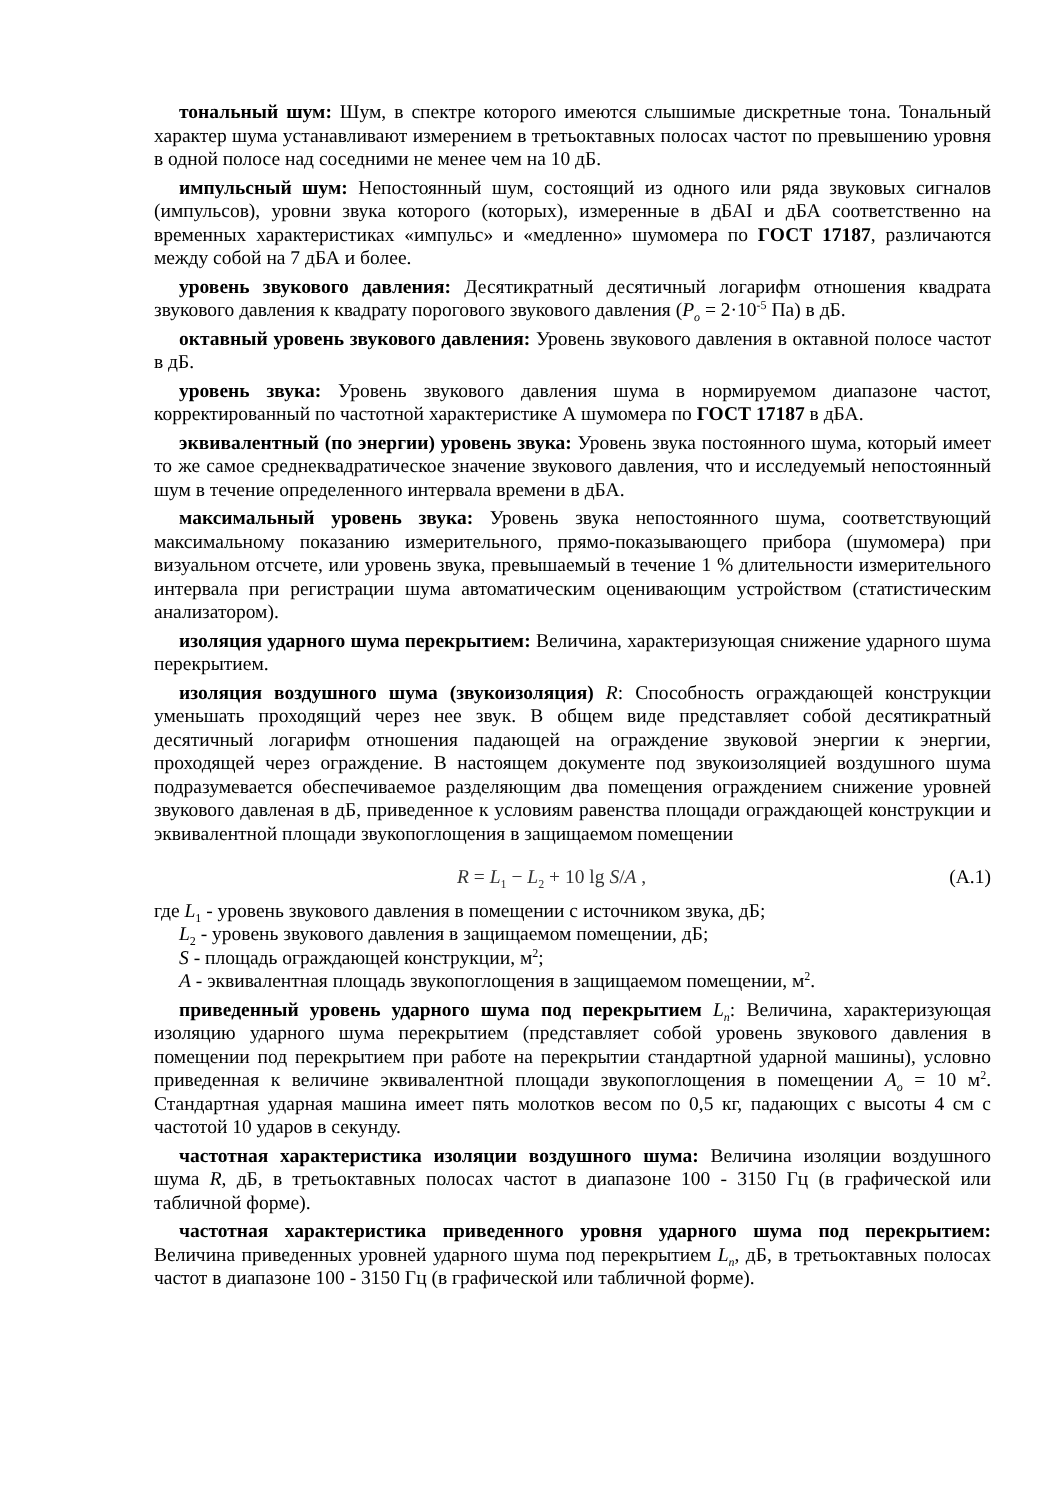тональный шум: Шум, в спектре которого имеются слышимые дискретные тона. Тональный характер шума устанавливают измерением в третьоктавных полосах частот по превышению уровня в одной полосе над соседними не менее чем на 10 дБ.
импульсный шум: Непостоянный шум, состоящий из одного или ряда звуковых сигналов (импульсов), уровни звука которого (которых), измеренные в дБАI и дБА соответственно на временных характеристиках «импульс» и «медленно» шумомера по ГОСТ 17187, различаются между собой на 7 дБА и более.
уровень звукового давления: Десятикратный десятичный логарифм отношения квадрата звукового давления к квадрату порогового звукового давления (P<sub>o</sub> = 2·10<sup>-5</sup> Па) в дБ.
октавный уровень звукового давления: Уровень звукового давления в октавной полосе частот в дБ.
уровень звука: Уровень звукового давления шума в нормируемом диапазоне частот, корректированный по частотной характеристике А шумомера по ГОСТ 17187 в дБА.
эквивалентный (по энергии) уровень звука: Уровень звука постоянного шума, который имеет то же самое среднеквадратическое значение звукового давления, что и исследуемый непостоянный шум в течение определенного интервала времени в дБА.
максимальный уровень звука: Уровень звука непостоянного шума, соответствующий максимальному показанию измерительного, прямо-показывающего прибора (шумомера) при визуальном отсчете, или уровень звука, превышаемый в течение 1 % длительности измерительного интервала при регистрации шума автоматическим оценивающим устройством (статистическим анализатором).
изоляция ударного шума перекрытием: Величина, характеризующая снижение ударного шума перекрытием.
изоляция воздушного шума (звукоизоляция) R: Способность ограждающей конструкции уменьшать проходящий через нее звук. В общем виде представляет собой десятикратный десятичный логарифм отношения падающей на ограждение звуковой энергии к энергии, проходящей через ограждение. В настоящем документе под звукоизоляцией воздушного шума подразумевается обеспечиваемое разделяющим два помещения ограждением снижение уровней звукового давленая в дБ, приведенное к условиям равенства площади ограждающей конструкции и эквивалентной площади звукопоглощения в защищаемом помещении
R = L<sub>1</sub> − L<sub>2</sub> + 10 lg S/A , (А.1)
где L<sub>1</sub> - уровень звукового давления в помещении с источником звука, дБ;
L<sub>2</sub> - уровень звукового давления в защищаемом помещении, дБ;
S - площадь ограждающей конструкции, м<sup>2</sup>;
A - эквивалентная площадь звукопоглощения в защищаемом помещении, м<sup>2</sup>.
приведенный уровень ударного шума под перекрытием L<sub>n</sub>: Величина, характеризующая изоляцию ударного шума перекрытием (представляет собой уровень звукового давления в помещении под перекрытием при работе на перекрытии стандартной ударной машины), условно приведенная к величине эквивалентной площади звукопоглощения в помещении A<sub>o</sub> = 10 м<sup>2</sup>. Стандартная ударная машина имеет пять молотков весом по 0,5 кг, падающих с высоты 4 см с частотой 10 ударов в секунду.
частотная характеристика изоляции воздушного шума: Величина изоляции воздушного шума R, дБ, в третьоктавных полосах частот в диапазоне 100 - 3150 Гц (в графической или табличной форме).
частотная характеристика приведенного уровня ударного шума под перекрытием: Величина приведенных уровней ударного шума под перекрытием L<sub>n</sub>, дБ, в третьоктавных полосах частот в диапазоне 100 - 3150 Гц (в графической или табличной форме).